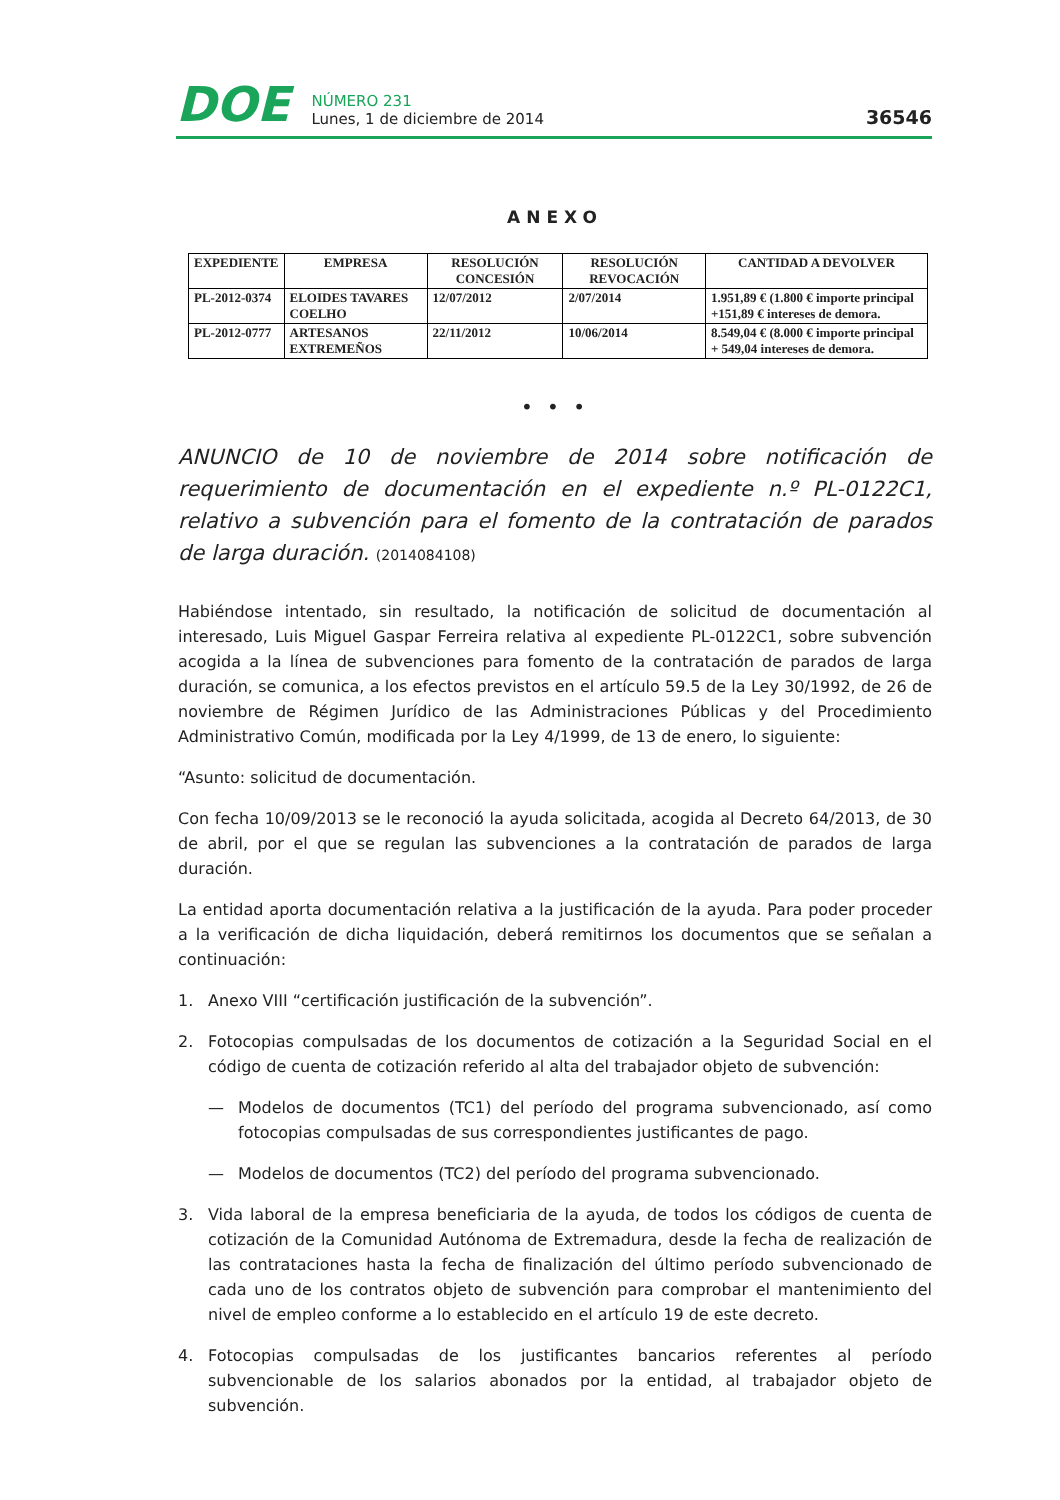DOE
NÚMERO 231
Lunes, 1 de diciembre de 2014
36546
ANEXO
| EXPEDIENTE | EMPRESA | RESOLUCIÓN CONCESIÓN | RESOLUCIÓN REVOCACIÓN | CANTIDAD A DEVOLVER |
| --- | --- | --- | --- | --- |
| PL-2012-0374 | ELOIDES TAVARES COELHO | 12/07/2012 | 2/07/2014 | 1.951,89 € (1.800 € importe principal +151,89 € intereses de demora. |
| PL-2012-0777 | ARTESANOS EXTREMEÑOS | 22/11/2012 | 10/06/2014 | 8.549,04 € (8.000 € importe principal + 549,04 intereses de demora. |
• • •
ANUNCIO de 10 de noviembre de 2014 sobre notificación de requerimiento de documentación en el expediente n.º PL-0122C1, relativo a subvención para el fomento de la contratación de parados de larga duración. (2014084108)
Habiéndose intentado, sin resultado, la notificación de solicitud de documentación al interesado, Luis Miguel Gaspar Ferreira relativa al expediente PL-0122C1, sobre subvención acogida a la línea de subvenciones para fomento de la contratación de parados de larga duración, se comunica, a los efectos previstos en el artículo 59.5 de la Ley 30/1992, de 26 de noviembre de Régimen Jurídico de las Administraciones Públicas y del Procedimiento Administrativo Común, modificada por la Ley 4/1999, de 13 de enero, lo siguiente:
“Asunto: solicitud de documentación.
Con fecha 10/09/2013 se le reconoció la ayuda solicitada, acogida al Decreto 64/2013, de 30 de abril, por el que se regulan las subvenciones a la contratación de parados de larga duración.
La entidad aporta documentación relativa a la justificación de la ayuda. Para poder proceder a la verificación de dicha liquidación, deberá remitirnos los documentos que se señalan a continuación:
1. Anexo VIII “certificación justificación de la subvención”.
2. Fotocopias compulsadas de los documentos de cotización a la Seguridad Social en el código de cuenta de cotización referido al alta del trabajador objeto de subvención:
— Modelos de documentos (TC1) del período del programa subvencionado, así como fotocopias compulsadas de sus correspondientes justificantes de pago.
— Modelos de documentos (TC2) del período del programa subvencionado.
3. Vida laboral de la empresa beneficiaria de la ayuda, de todos los códigos de cuenta de cotización de la Comunidad Autónoma de Extremadura, desde la fecha de realización de las contrataciones hasta la fecha de finalización del último período subvencionado de cada uno de los contratos objeto de subvención para comprobar el mantenimiento del nivel de empleo conforme a lo establecido en el artículo 19 de este decreto.
4. Fotocopias compulsadas de los justificantes bancarios referentes al período subvencionable de los salarios abonados por la entidad, al trabajador objeto de subvención.